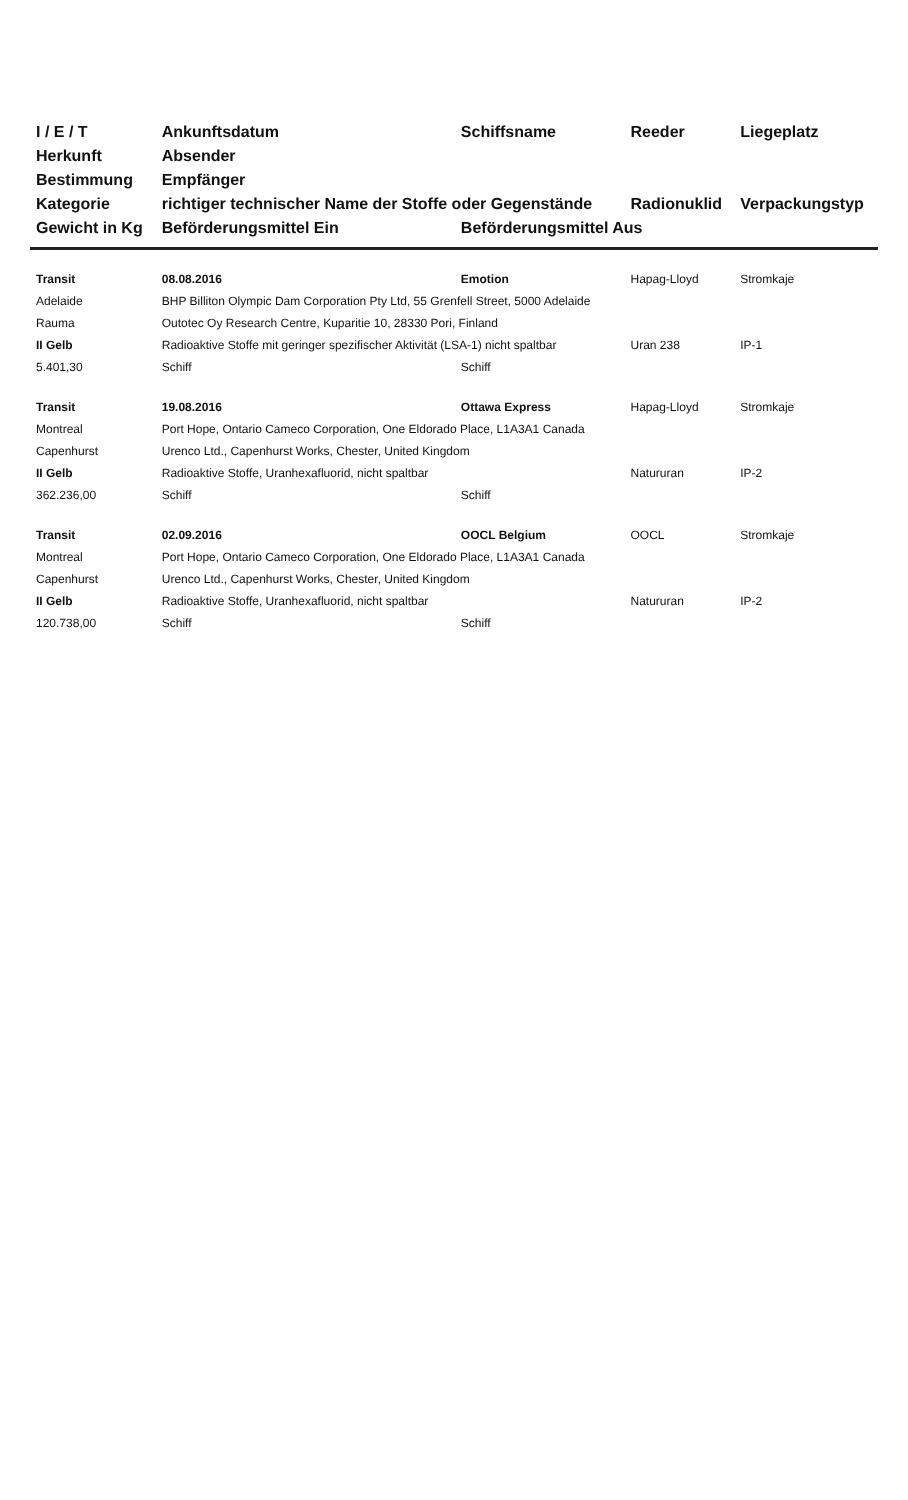| I / E / T | Ankunftsdatum | Schiffsname | Reeder | Liegeplatz |
| --- | --- | --- | --- | --- |
| Herkunft | Absender | | | |
| Bestimmung | Empfänger | | | |
| Kategorie | richtiger technischer Name der Stoffe oder Gegenstände | | Radionuklid | Verpackungstyp |
| Gewicht in Kg | Beförderungsmittel Ein | Beförderungsmittel Aus | | |
| Transit | 08.08.2016 | Emotion | Hapag-Lloyd | Stromkaje |
| Adelaide | BHP Billiton Olympic Dam Corporation Pty Ltd, 55 Grenfell Street, 5000 Adelaide | | | |
| Rauma | Outotec Oy Research Centre, Kuparitie 10, 28330 Pori, Finland | | | |
| II Gelb | Radioaktive Stoffe mit geringer spezifischer Aktivität (LSA-1) nicht spaltbar | | Uran 238 | IP-1 |
| 5.401,30 | Schiff | Schiff | | |
| Transit | 19.08.2016 | Ottawa Express | Hapag-Lloyd | Stromkaje |
| Montreal | Port Hope, Ontario Cameco Corporation, One Eldorado Place, L1A3A1 Canada | | | |
| Capenhurst | Urenco Ltd., Capenhurst Works, Chester, United Kingdom | | | |
| II Gelb | Radioaktive Stoffe, Uranhexafluorid, nicht spaltbar | | Natururan | IP-2 |
| 362.236,00 | Schiff | Schiff | | |
| Transit | 02.09.2016 | OOCL Belgium | OOCL | Stromkaje |
| Montreal | Port Hope, Ontario Cameco Corporation, One Eldorado Place, L1A3A1 Canada | | | |
| Capenhurst | Urenco Ltd., Capenhurst Works, Chester, United Kingdom | | | |
| II Gelb | Radioaktive Stoffe, Uranhexafluorid, nicht spaltbar | | Natururan | IP-2 |
| 120.738,00 | Schiff | Schiff | | |